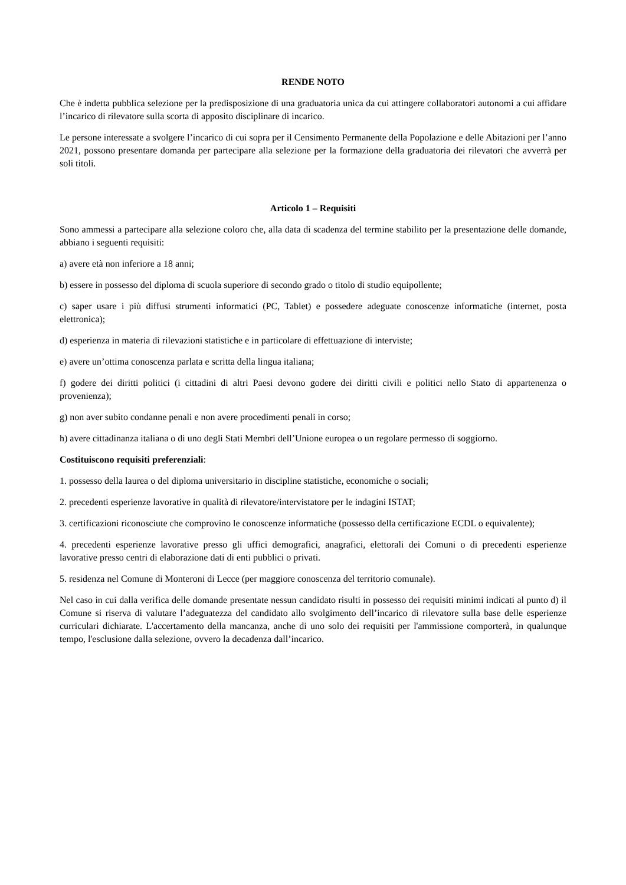RENDE NOTO
Che è indetta pubblica selezione per la predisposizione di una graduatoria unica da cui attingere collaboratori autonomi a cui affidare l’incarico di rilevatore sulla scorta di apposito disciplinare di incarico.
Le persone interessate a svolgere l’incarico di cui sopra per il Censimento Permanente della Popolazione e delle Abitazioni per l’anno 2021, possono presentare domanda per partecipare alla selezione per la formazione della graduatoria dei rilevatori che avverrà per soli titoli.
Articolo 1 – Requisiti
Sono ammessi a partecipare alla selezione coloro che, alla data di scadenza del termine stabilito per la presentazione delle domande, abbiano i seguenti requisiti:
a) avere età non inferiore a 18 anni;
b) essere in possesso del diploma di scuola superiore di secondo grado o titolo di studio equipollente;
c) saper usare i più diffusi strumenti informatici (PC, Tablet) e possedere adeguate conoscenze informatiche (internet, posta elettronica);
d) esperienza in materia di rilevazioni statistiche e in particolare di effettuazione di interviste;
e) avere un’ottima conoscenza parlata e scritta della lingua italiana;
f) godere dei diritti politici (i cittadini di altri Paesi devono godere dei diritti civili e politici nello Stato di appartenenza o provenienza);
g) non aver subito condanne penali e non avere procedimenti penali in corso;
h) avere cittadinanza italiana o di uno degli Stati Membri dell’Unione europea o un regolare permesso di soggiorno.
Costituiscono requisiti preferenziali:
1. possesso della laurea o del diploma universitario in discipline statistiche, economiche o sociali;
2. precedenti esperienze lavorative in qualità di rilevatore/intervistatore per le indagini ISTAT;
3. certificazioni riconosciute che comprovino le conoscenze informatiche (possesso della certificazione ECDL o equivalente);
4. precedenti esperienze lavorative presso gli uffici demografici, anagrafici, elettorali dei Comuni o di precedenti esperienze lavorative presso centri di elaborazione dati di enti pubblici o privati.
5. residenza nel Comune di Monteroni di Lecce (per maggiore conoscenza del territorio comunale).
Nel caso in cui dalla verifica delle domande presentate nessun candidato risulti in possesso dei requisiti minimi indicati al punto d) il Comune si riserva di valutare l’adeguatezza del candidato allo svolgimento dell’incarico di rilevatore sulla base delle esperienze curriculari dichiarate. L'accertamento della mancanza, anche di uno solo dei requisiti per l'ammissione comporterà, in qualunque tempo, l'esclusione dalla selezione, ovvero la decadenza dall’incarico.